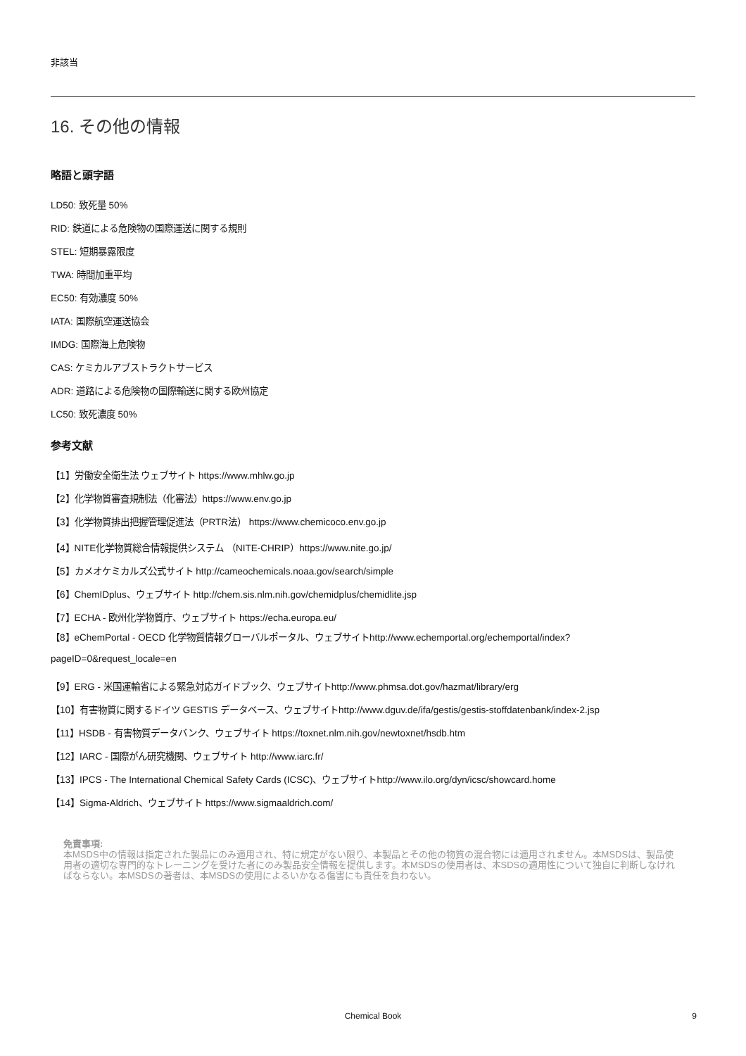非該当
16. その他の情報
略語と頭字語
LD50: 致死量 50%
RID: 鉄道による危険物の国際運送に関する規則
STEL: 短期暴露限度
TWA: 時間加重平均
EC50: 有効濃度 50%
IATA: 国際航空運送協会
IMDG: 国際海上危険物
CAS: ケミカルアブストラクトサービス
ADR: 道路による危険物の国際輸送に関する欧州協定
LC50: 致死濃度 50%
参考文献
【1】労働安全衛生法 ウェブサイト https://www.mhlw.go.jp
【2】化学物質審査規制法（化審法）https://www.env.go.jp
【3】化学物質排出把握管理促進法（PRTR法） https://www.chemicoco.env.go.jp
【4】NITE化学物質総合情報提供システム （NITE-CHRIP）https://www.nite.go.jp/
【5】カメオケミカルズ公式サイト http://cameochemicals.noaa.gov/search/simple
【6】ChemIDplus、ウェブサイト http://chem.sis.nlm.nih.gov/chemidplus/chemidlite.jsp
【7】ECHA - 欧州化学物質庁、ウェブサイト https://echa.europa.eu/
【8】eChemPortal - OECD 化学物質情報グローバルポータル、ウェブサイトhttp://www.echemportal.org/echemportal/index?
pageID=0&request_locale=en
【9】ERG - 米国運輸省による緊急対応ガイドブック、ウェブサイトhttp://www.phmsa.dot.gov/hazmat/library/erg
【10】有害物質に関するドイツ GESTIS データベース、ウェブサイトhttp://www.dguv.de/ifa/gestis/gestis-stoffdatenbank/index-2.jsp
【11】HSDB - 有害物質データバンク、ウェブサイト https://toxnet.nlm.nih.gov/newtoxnet/hsdb.htm
【12】IARC - 国際がん研究機関、ウェブサイト http://www.iarc.fr/
【13】IPCS - The International Chemical Safety Cards (ICSC)、ウェブサイトhttp://www.ilo.org/dyn/icsc/showcard.home
【14】Sigma-Aldrich、ウェブサイト https://www.sigmaaldrich.com/
免責事項:
本MSDS中の情報は指定された製品にのみ適用され、特に規定がない限り、本製品とその他の物質の混合物には適用されません。本MSDSは、製品使用者の適切な専門的なトレーニングを受けた者にのみ製品安全情報を提供します。本MSDSの使用者は、本SDSの適用性について独自に判断しなければならない。本MSDSの著者は、本MSDSの使用によるいかなる傷害にも責任を負わない。
Chemical Book
9